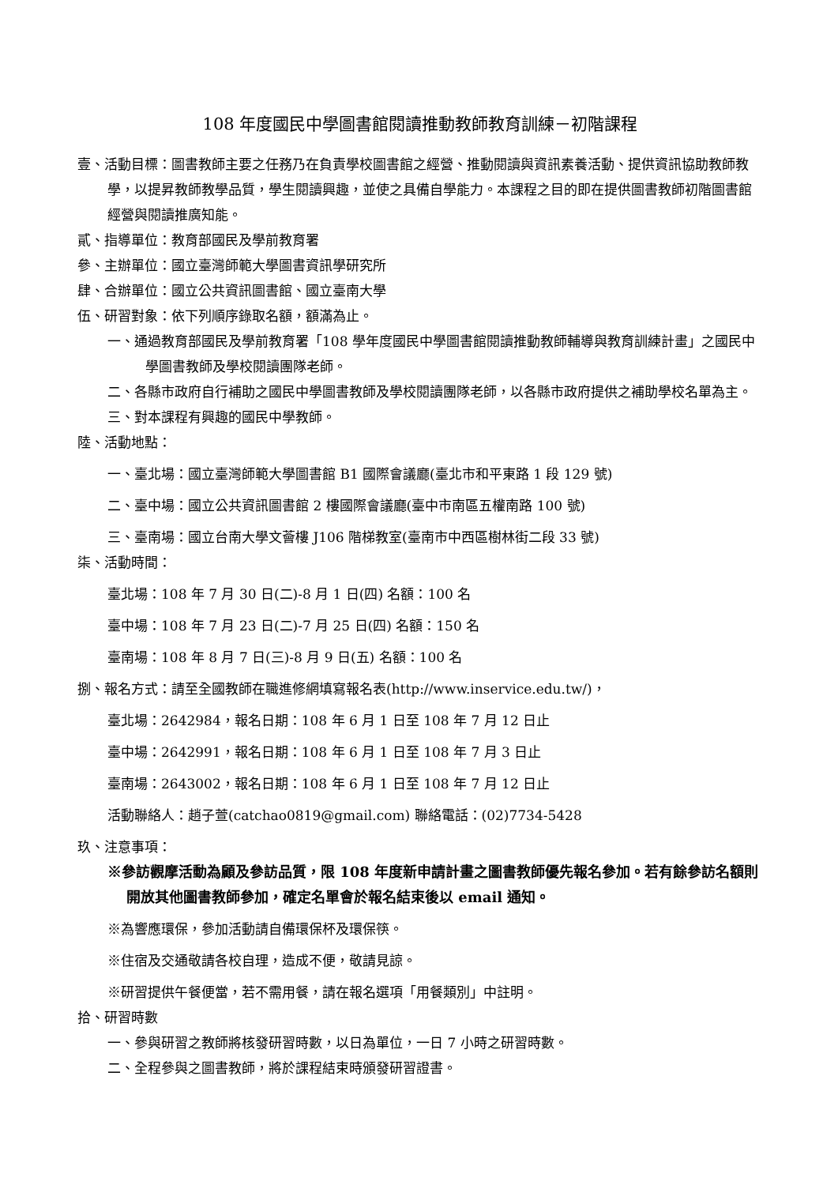108 年度國民中學圖書館閱讀推動教師教育訓練－初階課程
壹、活動目標：圖書教師主要之任務乃在負責學校圖書館之經營、推動閱讀與資訊素養活動、提供資訊協助教師教學，以提昇教師教學品質，學生閱讀興趣，並使之具備自學能力。本課程之目的即在提供圖書教師初階圖書館經營與閱讀推廣知能。
貳、指導單位：教育部國民及學前教育署
參、主辦單位：國立臺灣師範大學圖書資訊學研究所
肆、合辦單位：國立公共資訊圖書館、國立臺南大學
伍、研習對象：依下列順序錄取名額，額滿為止。
一、通過教育部國民及學前教育署「108 學年度國民中學圖書館閱讀推動教師輔導與教育訓練計畫」之國民中學圖書教師及學校閱讀團隊老師。
二、各縣市政府自行補助之國民中學圖書教師及學校閱讀團隊老師，以各縣市政府提供之補助學校名單為主。
三、對本課程有興趣的國民中學教師。
陸、活動地點：
一、臺北場：國立臺灣師範大學圖書館 B1 國際會議廳(臺北市和平東路 1 段 129 號)
二、臺中場：國立公共資訊圖書館 2 樓國際會議廳(臺中市南區五權南路 100 號)
三、臺南場：國立台南大學文薈樓 J106 階梯教室(臺南市中西區樹林街二段 33 號)
柒、活動時間：
臺北場：108 年 7 月 30 日(二)-8 月 1 日(四) 名額：100 名
臺中場：108 年 7 月 23 日(二)-7 月 25 日(四) 名額：150 名
臺南場：108 年 8 月 7 日(三)-8 月 9 日(五) 名額：100 名
捌、報名方式：請至全國教師在職進修網填寫報名表(http://www.inservice.edu.tw/)，
臺北場：2642984，報名日期：108 年 6 月 1 日至 108 年 7 月 12 日止
臺中場：2642991，報名日期：108 年 6 月 1 日至 108 年 7 月 3 日止
臺南場：2643002，報名日期：108 年 6 月 1 日至 108 年 7 月 12 日止
活動聯絡人：趙子萱(catchao0819@gmail.com) 聯絡電話：(02)7734-5428
玖、注意事項：
※參訪觀摩活動為顧及參訪品質，限 108 年度新申請計畫之圖書教師優先報名參加。若有餘參訪名額則開放其他圖書教師參加，確定名單會於報名結束後以 email 通知。
※為響應環保，參加活動請自備環保杯及環保筷。
※住宿及交通敬請各校自理，造成不便，敬請見諒。
※研習提供午餐便當，若不需用餐，請在報名選項「用餐類別」中註明。
拾、研習時數
一、參與研習之教師將核發研習時數，以日為單位，一日 7 小時之研習時數。
二、全程參與之圖書教師，將於課程結束時頒發研習證書。